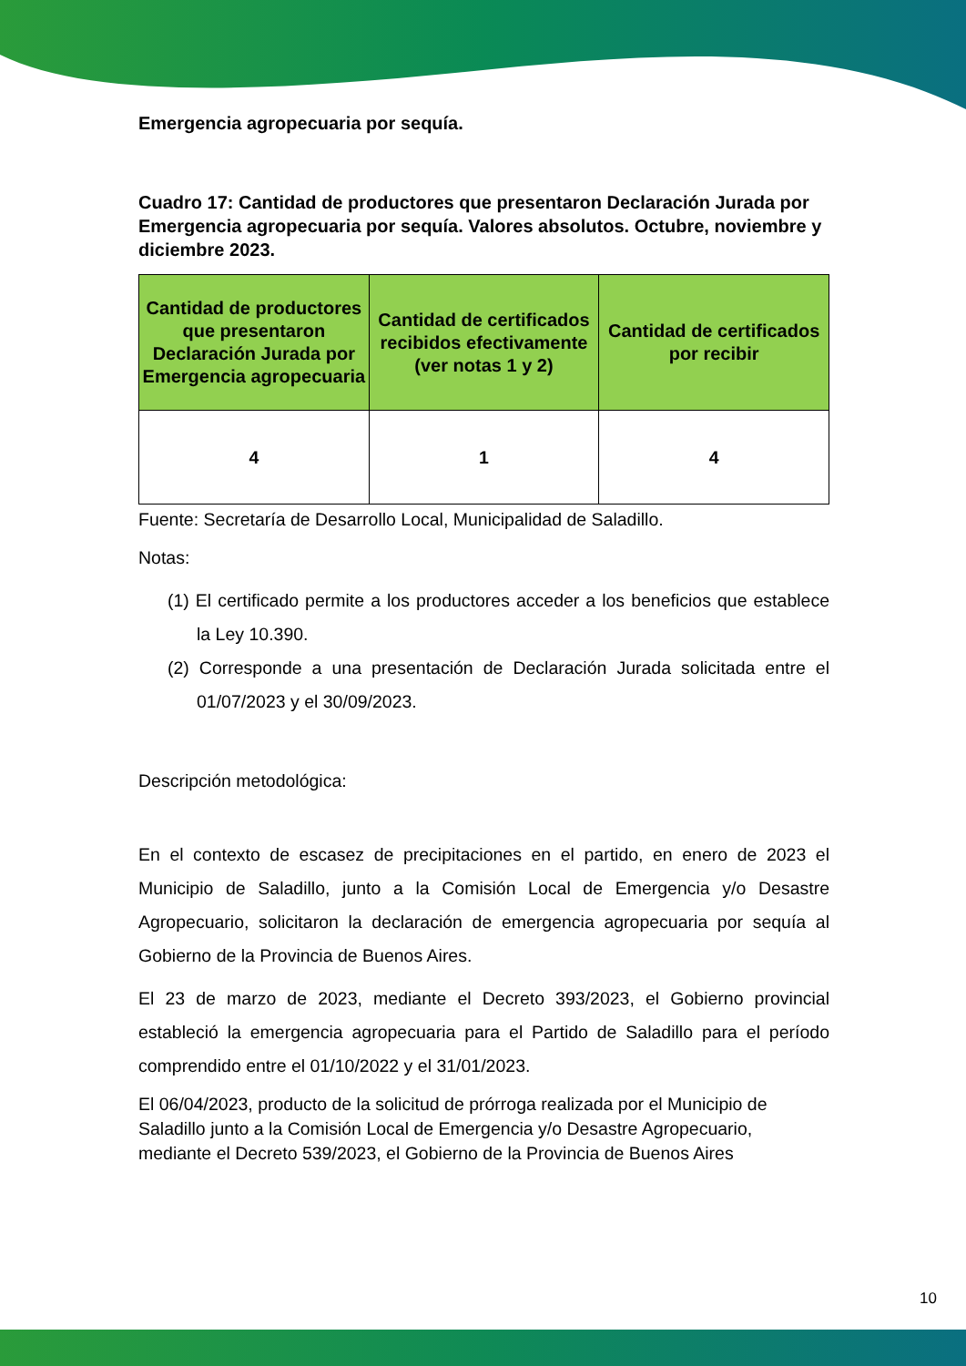Emergencia agropecuaria por sequía.
Cuadro 17: Cantidad de productores que presentaron Declaración Jurada por Emergencia agropecuaria por sequía. Valores absolutos. Octubre, noviembre y diciembre 2023.
| Cantidad de productores que presentaron Declaración Jurada por Emergencia agropecuaria | Cantidad de certificados recibidos efectivamente (ver notas 1 y 2) | Cantidad de certificados por recibir |
| --- | --- | --- |
| 4 | 1 | 4 |
Fuente: Secretaría de Desarrollo Local, Municipalidad de Saladillo.
Notas:
(1) El certificado permite a los productores acceder a los beneficios que establece la Ley 10.390.
(2) Corresponde a una presentación de Declaración Jurada solicitada entre el 01/07/2023 y el 30/09/2023.
Descripción metodológica:
En el contexto de escasez de precipitaciones en el partido, en enero de 2023 el Municipio de Saladillo, junto a la Comisión Local de Emergencia y/o Desastre Agropecuario, solicitaron la declaración de emergencia agropecuaria por sequía al Gobierno de la Provincia de Buenos Aires.
El 23 de marzo de 2023, mediante el Decreto 393/2023, el Gobierno provincial estableció la emergencia agropecuaria para el Partido de Saladillo para el período comprendido entre el 01/10/2022 y el 31/01/2023.
El 06/04/2023, producto de la solicitud de prórroga realizada por el Municipio de Saladillo junto a la Comisión Local de Emergencia y/o Desastre Agropecuario, mediante el Decreto 539/2023, el Gobierno de la Provincia de Buenos Aires
10